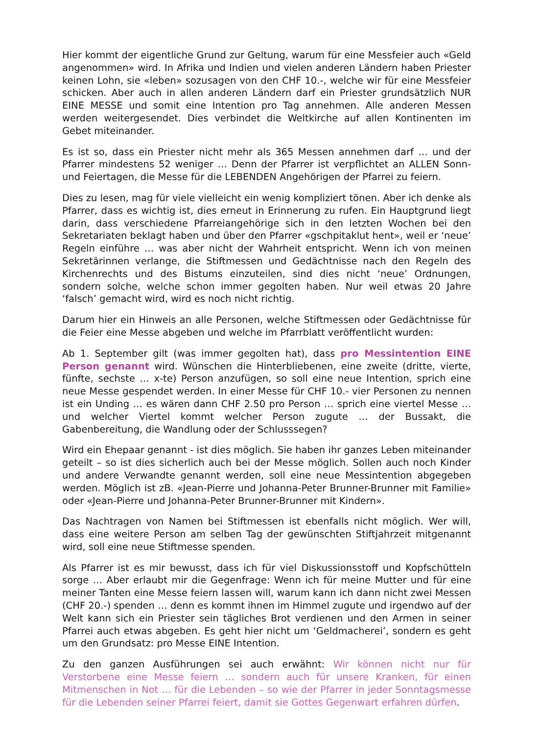Hier kommt der eigentliche Grund zur Geltung, warum für eine Messfeier auch «Geld angenommen» wird. In Afrika und Indien und vielen anderen Ländern haben Priester keinen Lohn, sie «leben» sozusagen von den CHF 10.-, welche wir für eine Messfeier schicken. Aber auch in allen anderen Ländern darf ein Priester grundsätzlich NUR EINE MESSE und somit eine Intention pro Tag annehmen. Alle anderen Messen werden weitergesendet. Dies verbindet die Weltkirche auf allen Kontinenten im Gebet miteinander.
Es ist so, dass ein Priester nicht mehr als 365 Messen annehmen darf … und der Pfarrer mindestens 52 weniger … Denn der Pfarrer ist verpflichtet an ALLEN Sonn- und Feiertagen, die Messe für die LEBENDEN Angehörigen der Pfarrei zu feiern.
Dies zu lesen, mag für viele vielleicht ein wenig kompliziert tönen. Aber ich denke als Pfarrer, dass es wichtig ist, dies erneut in Erinnerung zu rufen. Ein Hauptgrund liegt darin, dass verschiedene Pfarreiangehörige sich in den letzten Wochen bei den Sekretariaten beklagt haben und über den Pfarrer «gschpitaklut hent», weil er ‘neue’ Regeln einführe … was aber nicht der Wahrheit entspricht. Wenn ich von meinen Sekretärinnen verlange, die Stiftmessen und Gedächtnisse nach den Regeln des Kirchenrechts und des Bistums einzuteilen, sind dies nicht ‘neue’ Ordnungen, sondern solche, welche schon immer gegolten haben. Nur weil etwas 20 Jahre ‘falsch’ gemacht wird, wird es noch nicht richtig.
Darum hier ein Hinweis an alle Personen, welche Stiftmessen oder Gedächtnisse für die Feier eine Messe abgeben und welche im Pfarrblatt veröffentlicht wurden:
Ab 1. September gilt (was immer gegolten hat), dass pro Messintention EINE Person genannt wird. Wünschen die Hinterbliebenen, eine zweite (dritte, vierte, fünfte, sechste … x-te) Person anzufügen, so soll eine neue Intention, sprich eine neue Messe gespendet werden. In einer Messe für CHF 10.- vier Personen zu nennen ist ein Unding … es wären dann CHF 2.50 pro Person … sprich eine viertel Messe … und welcher Viertel kommt welcher Person zugute … der Bussakt, die Gabenbereitung, die Wandlung oder der Schlusssegen?
Wird ein Ehepaar genannt - ist dies möglich. Sie haben ihr ganzes Leben miteinander geteilt – so ist dies sicherlich auch bei der Messe möglich. Sollen auch noch Kinder und andere Verwandte genannt werden, soll eine neue Messintention abgegeben werden. Möglich ist zB. «Jean-Pierre und Johanna-Peter Brunner-Brunner mit Familie» oder «Jean-Pierre und Johanna-Peter Brunner-Brunner mit Kindern».
Das Nachtragen von Namen bei Stiftmessen ist ebenfalls nicht möglich. Wer will, dass eine weitere Person am selben Tag der gewünschten Stiftjahrzeit mitgenannt wird, soll eine neue Stiftmesse spenden.
Als Pfarrer ist es mir bewusst, dass ich für viel Diskussionsstoff und Kopfschütteln sorge … Aber erlaubt mir die Gegenfrage: Wenn ich für meine Mutter und für eine meiner Tanten eine Messe feiern lassen will, warum kann ich dann nicht zwei Messen (CHF 20.-) spenden … denn es kommt ihnen im Himmel zugute und irgendwo auf der Welt kann sich ein Priester sein tägliches Brot verdienen und den Armen in seiner Pfarrei auch etwas abgeben. Es geht hier nicht um ‘Geldmacherei’, sondern es geht um den Grundsatz: pro Messe EINE Intention.
Zu den ganzen Ausführungen sei auch erwähnt: Wir können nicht nur für Verstorbene eine Messe feiern … sondern auch für unsere Kranken, für einen Mitmenschen in Not … für die Lebenden – so wie der Pfarrer in jeder Sonntagsmesse für die Lebenden seiner Pfarrei feiert, damit sie Gottes Gegenwart erfahren dürfen.